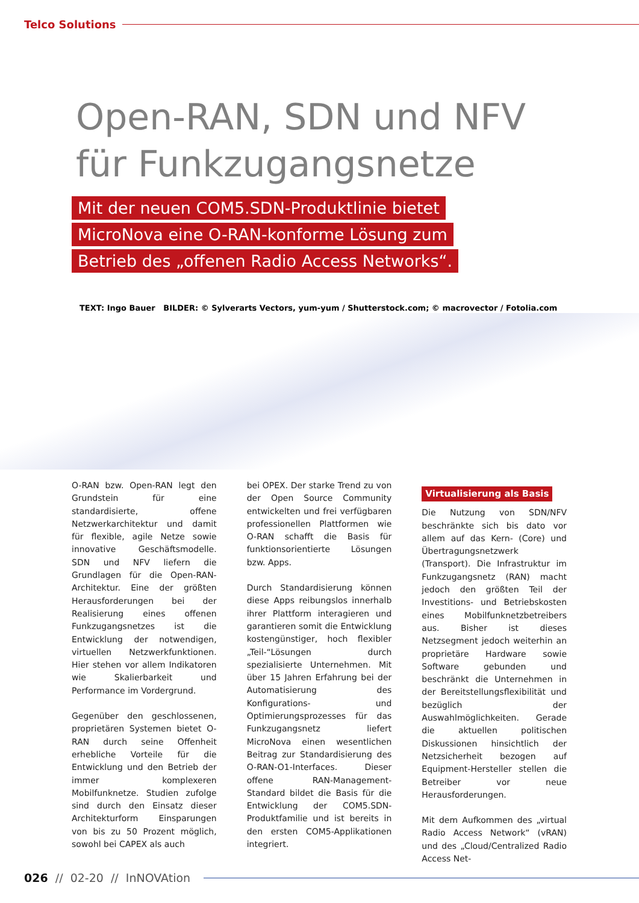Telco Solutions
Open-RAN, SDN und NFV
für Funkzugangsnetze
Mit der neuen COM5.SDN-Produktlinie bietet
MicroNova eine O-RAN-konforme Lösung zum
Betrieb des „offenen Radio Access Networks“.
TEXT: Ingo Bauer BILDER: © Sylverarts Vectors, yum-yum / Shutterstock.com; © macrovector / Fotolia.com
O-RAN bzw. Open-RAN legt den Grundstein für eine standardisierte, offene Netzwerkarchitektur und damit für flexible, agile Netze sowie innovative Geschäftsmodelle. SDN und NFV liefern die Grundlagen für die Open-RAN-Architektur. Eine der größten Herausforderungen bei der Realisierung eines offenen Funkzugangsnetzes ist die Entwicklung der notwendigen, virtuellen Netzwerkfunktionen. Hier stehen vor allem Indikatoren wie Skalierbarkeit und Performance im Vordergrund.
Gegenüber den geschlossenen, proprietären Systemen bietet O-RAN durch seine Offenheit erhebliche Vorteile für die Entwicklung und den Betrieb der immer komplexeren Mobilfunknetze. Studien zufolge sind durch den Einsatz dieser Architekturform Einsparungen von bis zu 50 Prozent möglich, sowohl bei CAPEX als auch
bei OPEX. Der starke Trend zu von der Open Source Community entwickelten und frei verfügbaren professionellen Plattformen wie O-RAN schafft die Basis für funktionsorientierte Lösungen bzw. Apps.
Durch Standardisierung können diese Apps reibungslos innerhalb ihrer Plattform interagieren und garantieren somit die Entwicklung kostengünstiger, hoch flexibler „Teil-“Lösungen durch spezialisierte Unternehmen. Mit über 15 Jahren Erfahrung bei der Automatisierung des Konfigurations- und Optimierungsprozesses für das Funkzugangsnetz liefert MicroNova einen wesentlichen Beitrag zur Standardisierung des O-RAN-O1-Interfaces. Dieser offene RAN-Management-Standard bildet die Basis für die Entwicklung der COM5.SDN-Produktfamilie und ist bereits in den ersten COM5-Applikationen integriert.
Virtualisierung als Basis
Die Nutzung von SDN/NFV beschränkte sich bis dato vor allem auf das Kern- (Core) und Übertragungsnetzwerk (Transport). Die Infrastruktur im Funkzugangsnetz (RAN) macht jedoch den größten Teil der Investitions- und Betriebskosten eines Mobilfunknetzbetreibers aus. Bisher ist dieses Netzsegment jedoch weiterhin an proprietäre Hardware sowie Software gebunden und beschränkt die Unternehmen in der Bereitstellungsflexibilität und bezüglich der Auswahlmöglichkeiten. Gerade die aktuellen politischen Diskussionen hinsichtlich der Netzsicherheit bezogen auf Equipment-Hersteller stellen die Betreiber vor neue Herausforderungen.
Mit dem Aufkommen des „virtual Radio Access Network“ (vRAN) und des „Cloud/Centralized Radio Access Net-
026 // 02-20 // InNOVAtion